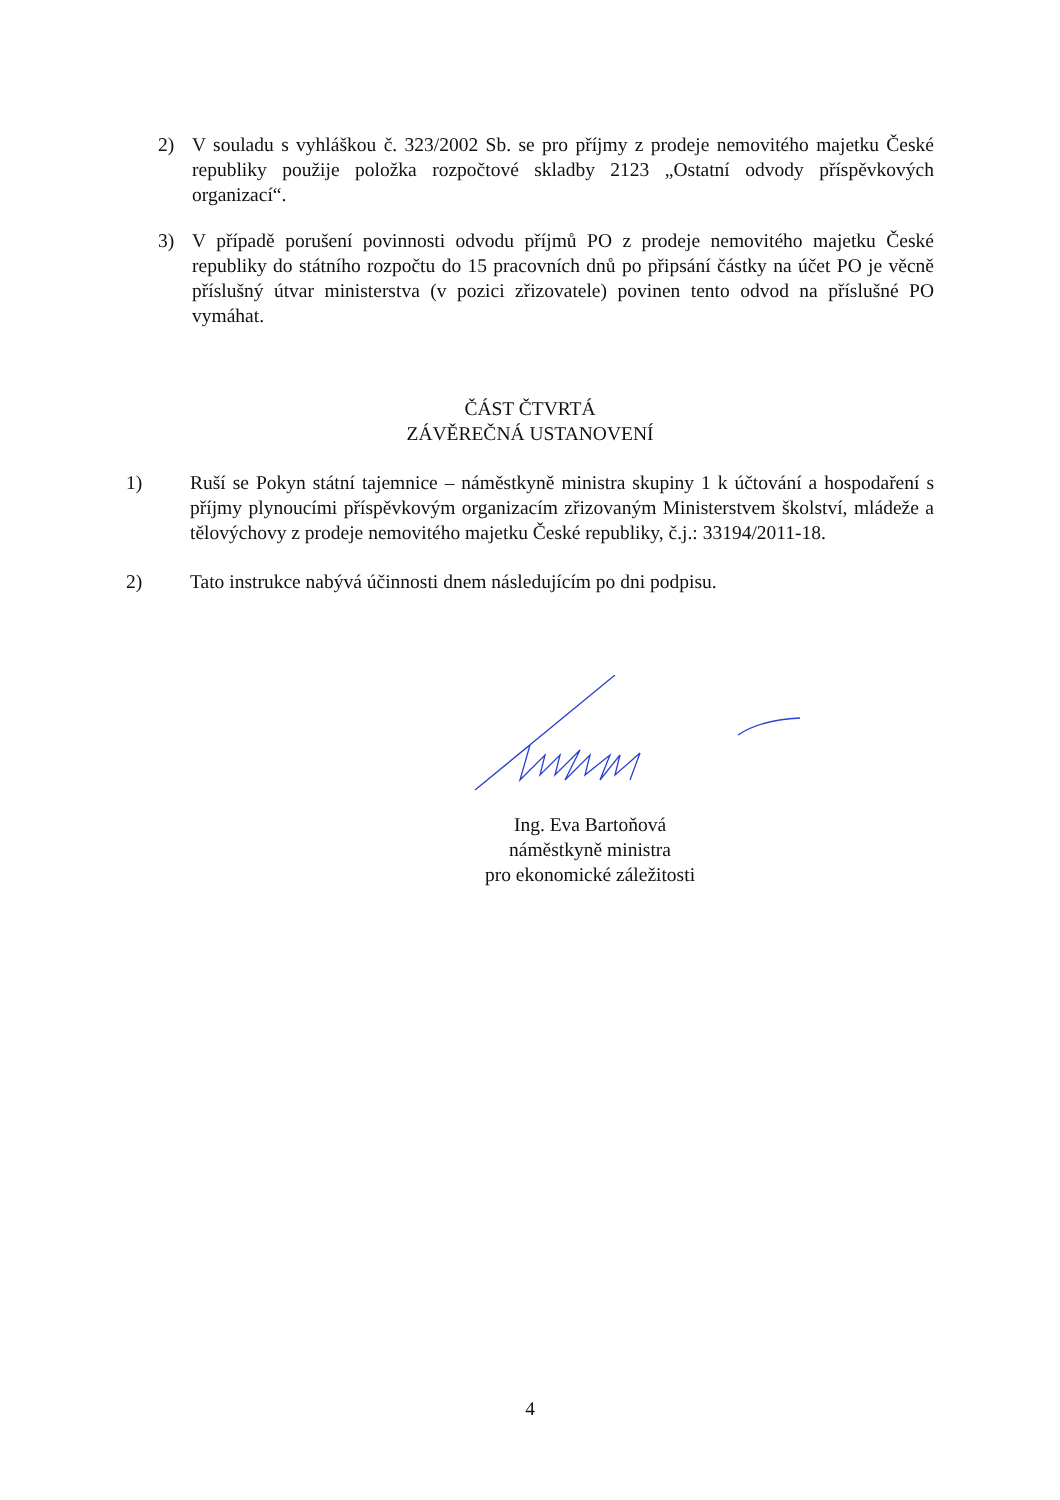2) V souladu s vyhláškou č. 323/2002 Sb. se pro příjmy z prodeje nemovitého majetku České republiky použije položka rozpočtové skladby 2123 „Ostatní odvody příspěvkových organizací“.
3) V případě porušení povinnosti odvodu příjmů PO z prodeje nemovitého majetku České republiky do státního rozpočtu do 15 pracovních dnů po připsání částky na účet PO je věcně příslušný útvar ministerstva (v pozici zřizovatele) povinen tento odvod na příslušné PO vymáhat.
ČÁST ČTVRTÁ
ZÁVĚREČNÁ USTANOVENÍ
1) Ruší se Pokyn státní tajemnice – náměstkyně ministra skupiny 1 k účtování a hospodaření s příjmy plynoucími příspěvkovým organizacím zřizovaným Ministerstvem školství, mládeže a tělovýchovy z prodeje nemovitého majetku České republiky, č.j.: 33194/2011-18.
2) Tato instrukce nabývá účinnosti dnem následujícím po dni podpisu.
Ing. Eva Bartoňová
náměstkyně ministra
pro ekonomické záležitosti
4